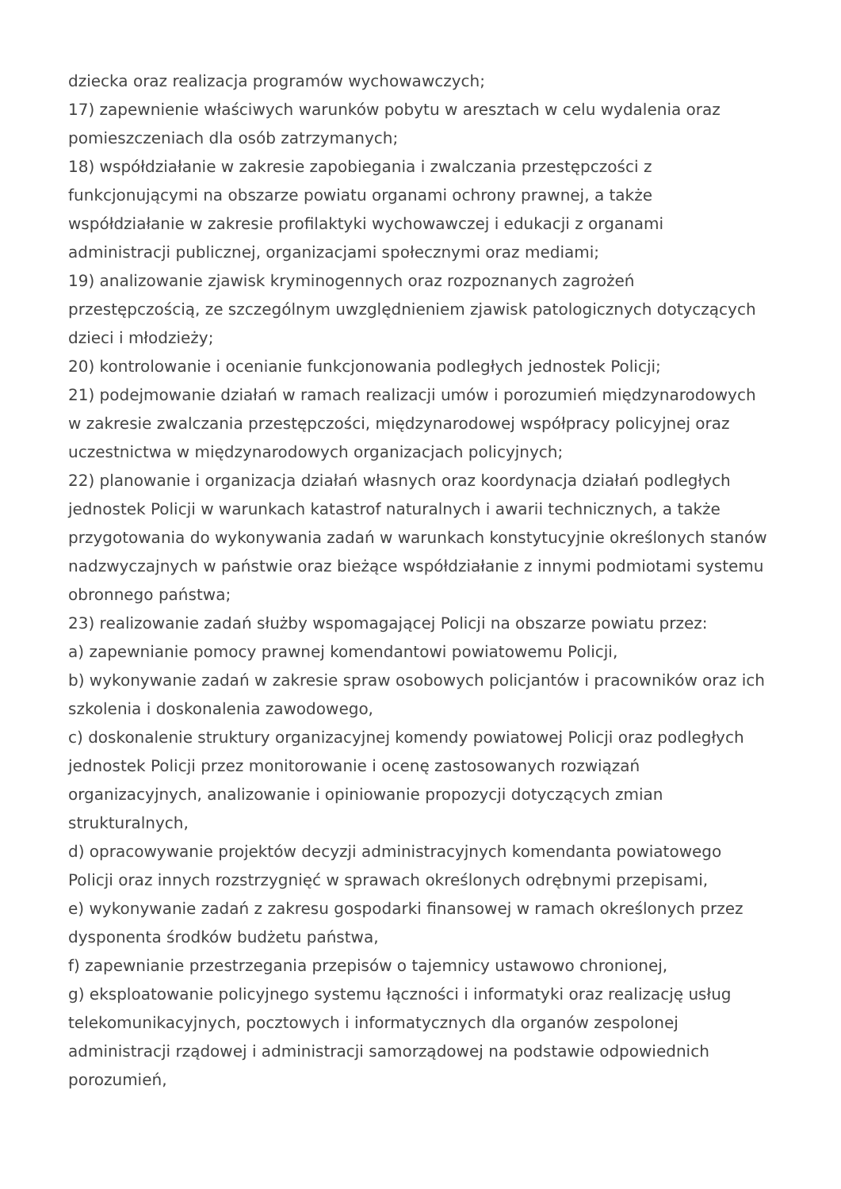dziecka oraz realizacja programów wychowawczych;
17) zapewnienie właściwych warunków pobytu w aresztach w celu wydalenia oraz pomieszczeniach dla osób zatrzymanych;
18) współdziałanie w zakresie zapobiegania i zwalczania przestępczości z funkcjonującymi na obszarze powiatu organami ochrony prawnej, a także współdziałanie w zakresie profilaktyki wychowawczej i edukacji z organami administracji publicznej, organizacjami społecznymi oraz mediami;
19) analizowanie zjawisk kryminogennych oraz rozpoznanych zagrożeń przestępczością, ze szczególnym uwzględnieniem zjawisk patologicznych dotyczących dzieci i młodzieży;
20) kontrolowanie i ocenianie funkcjonowania podległych jednostek Policji;
21) podejmowanie działań w ramach realizacji umów i porozumień międzynarodowych w zakresie zwalczania przestępczości, międzynarodowej współpracy policyjnej oraz uczestnictwa w międzynarodowych organizacjach policyjnych;
22) planowanie i organizacja działań własnych oraz koordynacja działań podległych jednostek Policji w warunkach katastrof naturalnych i awarii technicznych, a także przygotowania do wykonywania zadań w warunkach konstytucyjnie określonych stanów nadzwyczajnych w państwie oraz bieżące współdziałanie z innymi podmiotami systemu obronnego państwa;
23) realizowanie zadań służby wspomagającej Policji na obszarze powiatu przez:
a) zapewnianie pomocy prawnej komendantowi powiatowemu Policji,
b) wykonywanie zadań w zakresie spraw osobowych policjantów i pracowników oraz ich szkolenia i doskonalenia zawodowego,
c) doskonalenie struktury organizacyjnej komendy powiatowej Policji oraz podległych jednostek Policji przez monitorowanie i ocenę zastosowanych rozwiązań organizacyjnych, analizowanie i opiniowanie propozycji dotyczących zmian strukturalnych,
d) opracowywanie projektów decyzji administracyjnych komendanta powiatowego Policji oraz innych rozstrzygnięć w sprawach określonych odrębnymi przepisami,
e) wykonywanie zadań z zakresu gospodarki finansowej w ramach określonych przez dysponenta środków budżetu państwa,
f) zapewnianie przestrzegania przepisów o tajemnicy ustawowo chronionej,
g) eksploatowanie policyjnego systemu łączności i informatyki oraz realizację usług telekomunikacyjnych, pocztowych i informatycznych dla organów zespolonej administracji rządowej i administracji samorządowej na podstawie odpowiednich porozumień,